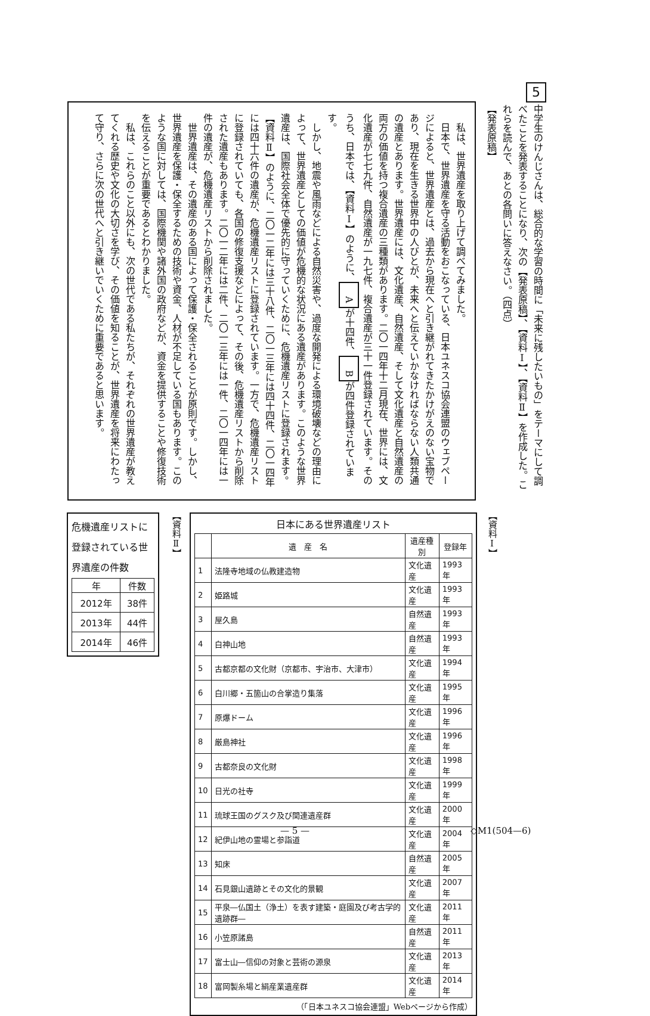5
中学生のけんじさんは、総合的な学習の時間に「未来に残したいもの」をテーマにして調べたことを発表することになり、次の【発表原稿】、【資料Ⅰ】、【資料Ⅱ】を作成した。これらを読んで、あとの各問いに答えなさい。（四点）
【発表原稿】
私は、世界遺産を取り上げて調べてみました。
日本で、世界遺産を守る活動をおこなっている、日本ユネスコ協会連盟のウェブページによると、世界遺産とは、過去から現在へと引き継がれてきたかけがえのない宝物であり、現在を生きる世界中の人びとが、未来へと伝えていかなければならない人類共通の遺産とあります。世界遺産には、文化遺産、自然遺産、そして文化遺産と自然遺産の両方の価値を持つ複合遺産の三種類があります。二〇一四年十二月現在、世界には、文化遺産が七七九件、自然遺産が一九七件、複合遺産が三十一件登録されています。そのうち、日本では、【資料Ⅰ】のように、Aが十四件、Bが四件登録されています。
しかし、地震や風雨などによる自然災害や、過度な開発による環境破壊などの理由によって、世界遺産としての価値が危機的な状況にある遺産があります。このような世界遺産は、国際社会全体で優先的に守っていくために、危機遺産リストに登録されます。【資料Ⅱ】のように、二〇一二年には三十八件、二〇一三年には四十四件、二〇一四年には四十六件の遺産が、危機遺産リストに登録されています。一方で、危機遺産リストに登録されていても、各国の修復支援などによって、その後、危機遺産リストから削除された遺産もあります。二〇一二年には二件、二〇一三年には一件、二〇一四年には一件の遺産が、危機遺産リストから削除されました。
世界遺産は、その遺産のある国によって保護・保全されることが原則です。しかし、世界遺産を保護・保全するための技術や資金、人材が不足している国もあります。このような国に対しては、国際機関や諸外国の政府などが、資金を提供することや修復技術を伝えることが重要であるとわかりました。
私は、これらのこと以外にも、次の世代である私たちが、それぞれの世界遺産が教えてくれる歴史や文化の大切さを学び、その価値を知ることが、世界遺産を将来にわたって守り、さらに次の世代へと引き継いでいくために重要であると思います。
【資料Ⅰ】
日本にある世界遺産リスト
| | 遺 産 名 | 遺産種別 | 登録年 |
| --- | --- | --- | --- |
| 1 | 法隆寺地域の仏教建造物 | 文化遺産 | 1993年 |
| 2 | 姫路城 | 文化遺産 | 1993年 |
| 3 | 屋久島 | 自然遺産 | 1993年 |
| 4 | 白神山地 | 自然遺産 | 1993年 |
| 5 | 古都京都の文化財（京都市、宇治市、大津市） | 文化遺産 | 1994年 |
| 6 | 白川郷・五箇山の合掌造り集落 | 文化遺産 | 1995年 |
| 7 | 原爆ドーム | 文化遺産 | 1996年 |
| 8 | 厳島神社 | 文化遺産 | 1996年 |
| 9 | 古都奈良の文化財 | 文化遺産 | 1998年 |
| 10 | 日光の社寺 | 文化遺産 | 1999年 |
| 11 | 琉球王国のグスク及び関連遺産群 | 文化遺産 | 2000年 |
| 12 | 紀伊山地の霊場と参詣道 | 文化遺産 | 2004年 |
| 13 | 知床 | 自然遺産 | 2005年 |
| 14 | 石見銀山遺跡とその文化的景観 | 文化遺産 | 2007年 |
| 15 | 平泉―仏国土（浄土）を表す建築・庭園及び考古学的遺跡群― | 文化遺産 | 2011年 |
| 16 | 小笠原諸島 | 自然遺産 | 2011年 |
| 17 | 富士山―信仰の対象と芸術の源泉 | 文化遺産 | 2013年 |
| 18 | 富岡製糸場と絹産業遺産群 | 文化遺産 | 2014年 |
（「日本ユネスコ協会連盟」Webページから作成）
【資料Ⅱ】
危機遺産リストに登録されている世界遺産の件数
| 年 | 件数 |
| --- | --- |
| 2012年 | 38件 |
| 2013年 | 44件 |
| 2014年 | 46件 |
— 5 — ◇M1(504—6)